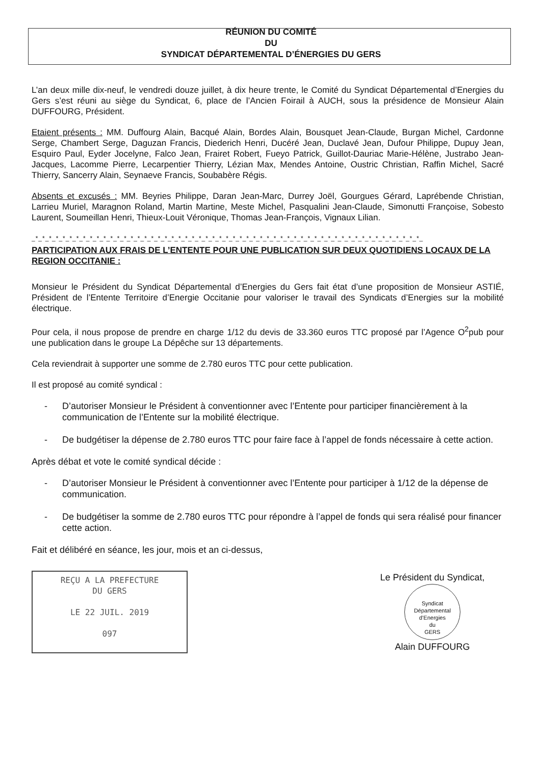RÉUNION DU COMITÉ
DU
SYNDICAT DÉPARTEMENTAL D’ÉNERGIES DU GERS
L’an deux mille dix-neuf, le vendredi douze juillet, à dix heure trente, le Comité du Syndicat Départemental d’Energies du Gers s’est réuni au siège du Syndicat, 6, place de l’Ancien Foirail à AUCH, sous la présidence de Monsieur Alain DUFFOURG, Président.
Etaient présents : MM. Duffourg Alain, Bacqué Alain, Bordes Alain, Bousquet Jean-Claude, Burgan Michel, Cardonne Serge, Chambert Serge, Daguzan Francis, Diederich Henri, Ducéré Jean, Duclavé Jean, Dufour Philippe, Dupuy Jean, Esquiro Paul, Eyder Jocelyne, Falco Jean, Frairet Robert, Fueyo Patrick, Guillot-Dauriac Marie-Hélène, Justrabo Jean-Jacques, Lacomme Pierre, Lecarpentier Thierry, Lézian Max, Mendes Antoine, Oustric Christian, Raffin Michel, Sacré Thierry, Sancerry Alain, Seynaeve Francis, Soubabère Régis.
Absents et excusés : MM. Beyries Philippe, Daran Jean-Marc, Durrey Joël, Gourgues Gérard, Laprébende Christian, Larrieu Muriel, Maragnon Roland, Martin Martine, Meste Michel, Pasqualini Jean-Claude, Simonutti Françoise, Sobesto Laurent, Soumeillan Henri, Thieux-Louit Véronique, Thomas Jean-François, Vignaux Lilian.
_*_*_*_*_*_*_*_*_*_*_*_*_*_*_*_*_*_*_*_*_*_*_*_*_*_*_*_*_*_*_*_*_*_*_*_*_*_*_*_*_*_*_*_*_*_*_*_*_*_*_*_*_*_*_*_*_*_
PARTICIPATION AUX FRAIS DE L’ENTENTE POUR UNE PUBLICATION SUR DEUX QUOTIDIENS LOCAUX DE LA REGION OCCITANIE :
Monsieur le Président du Syndicat Départemental d’Energies du Gers fait état d’une proposition de Monsieur ASTIÉ, Président de l’Entente Territoire d’Energie Occitanie pour valoriser le travail des Syndicats d’Energies sur la mobilité électrique.
Pour cela, il nous propose de prendre en charge 1/12 du devis de 33.360 euros TTC proposé par l’Agence O<sup>2</sup>pub pour une publication dans le groupe La Dépêche sur 13 départements.
Cela reviendrait à supporter une somme de 2.780 euros TTC pour cette publication.
Il est proposé au comité syndical :
- D’autoriser Monsieur le Président à conventionner avec l’Entente pour participer financièrement à la communication de l’Entente sur la mobilité électrique.
- De budgétiser la dépense de 2.780 euros TTC pour faire face à l’appel de fonds nécessaire à cette action.
Après débat et vote le comité syndical décide :
- D’autoriser Monsieur le Président à conventionner avec l’Entente pour participer à 1/12 de la dépense de communication.
- De budgétiser la somme de 2.780 euros TTC pour répondre à l’appel de fonds qui sera réalisé pour financer cette action.
Fait et délibéré en séance, les jour, mois et an ci-dessus,
REÇU A LA PREFECTURE
DU GERS
LE 22 JUIL. 2019
097
Le Président du Syndicat,
Syndicat Départemental d’Energies
du
GERS
Alain DUFFOURG